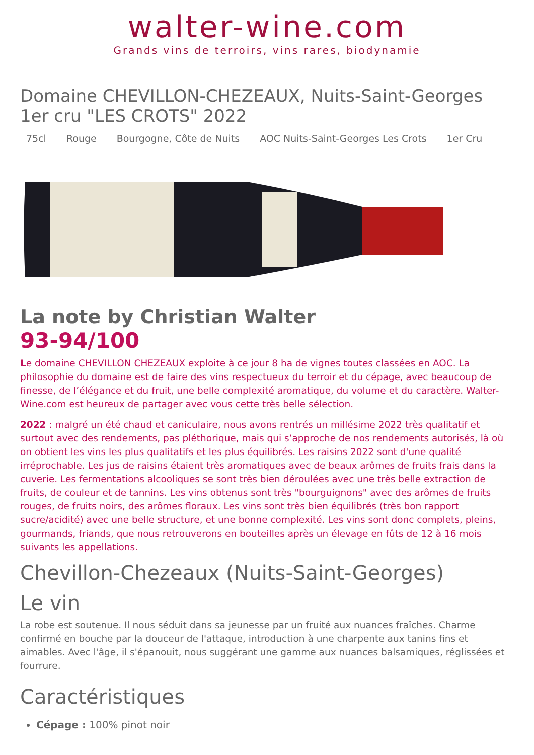walter-wine.com
Grands vins de terroirs, vins rares, biodynamie
Domaine CHEVILLON-CHEZEAUX, Nuits-Saint-Georges 1er cru "LES CROTS" 2022
75cl Rouge Bourgogne, Côte de Nuits AOC Nuits-Saint-Georges Les Crots 1er Cru
La note by Christian Walter
93-94/100
Le domaine CHEVILLON CHEZEAUX exploite à ce jour 8 ha de vignes toutes classées en AOC. La philosophie du domaine est de faire des vins respectueux du terroir et du cépage, avec beaucoup de finesse, de l’élégance et du fruit, une belle complexité aromatique, du volume et du caractère. Walter-Wine.com est heureux de partager avec vous cette très belle sélection.
2022 : malgré un été chaud et caniculaire, nous avons rentrés un millésime 2022 très qualitatif et surtout avec des rendements, pas pléthorique, mais qui s’approche de nos rendements autorisés, là où on obtient les vins les plus qualitatifs et les plus équilibrés. Les raisins 2022 sont d'une qualité irréprochable. Les jus de raisins étaient très aromatiques avec de beaux arômes de fruits frais dans la cuverie. Les fermentations alcooliques se sont très bien déroulées avec une très belle extraction de fruits, de couleur et de tannins. Les vins obtenus sont très "bourguignons" avec des arômes de fruits rouges, de fruits noirs, des arômes floraux. Les vins sont très bien équilibrés (très bon rapport sucre/acidité) avec une belle structure, et une bonne complexité. Les vins sont donc complets, pleins, gourmands, friands, que nous retrouverons en bouteilles après un élevage en fûts de 12 à 16 mois suivants les appellations.
Chevillon-Chezeaux (Nuits-Saint-Georges)
Le vin
La robe est soutenue. Il nous séduit dans sa jeunesse par un fruité aux nuances fraîches. Charme confirmé en bouche par la douceur de l'attaque, introduction à une charpente aux tanins fins et aimables. Avec l'âge, il s'épanouit, nous suggérant une gamme aux nuances balsamiques, réglissées et fourrure.
Caractéristiques
Cépage : 100% pinot noir